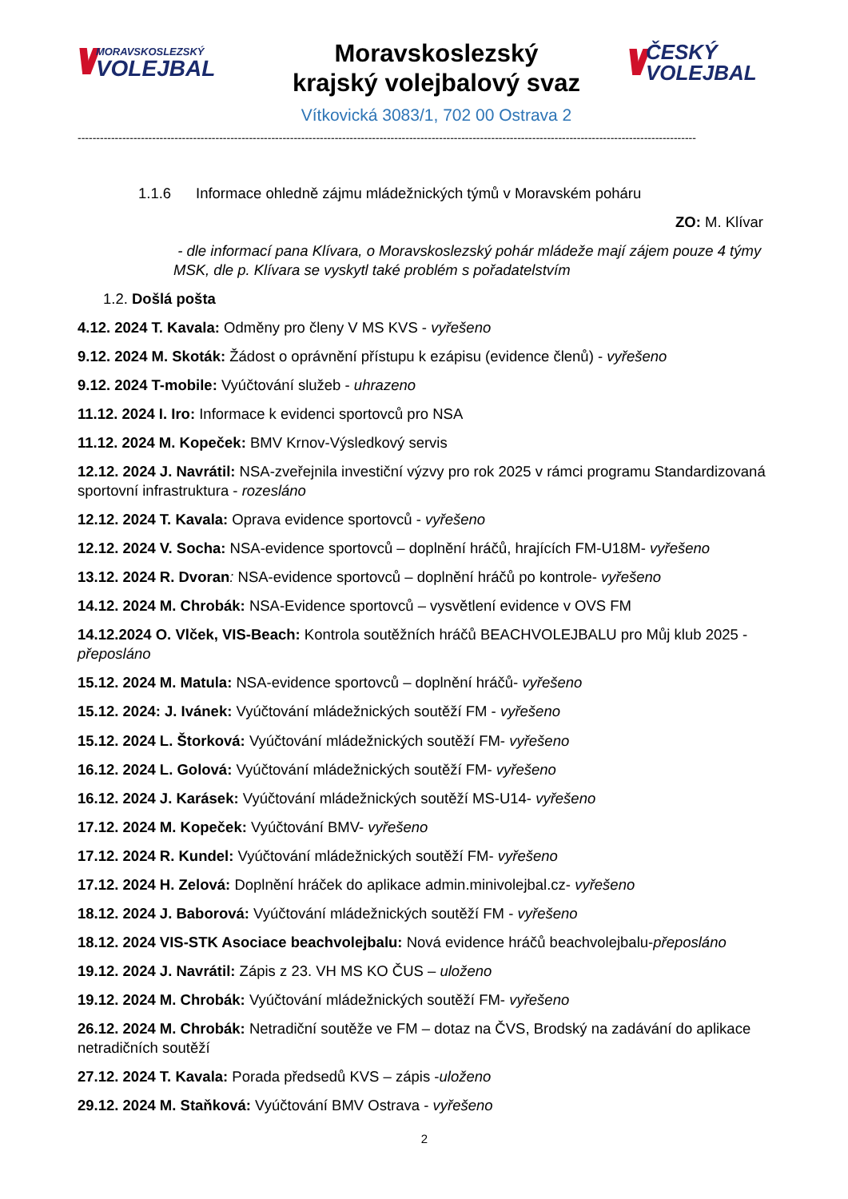\\// MORAVSKOSLEZSKÝ
VOLEJBAL
Moravskoslezský
krajský volejbalový svaz
Vítkovická 3083/1, 702 00 Ostrava 2
\\// ČESKÝ
VOLEJBAL
----------------------------------------------------------------------------------------------------------------------------------------------------------------------
1.1.6 Informace ohledně zájmu mládežnických týmů v Moravském poháru
ZO: M. Klívar
- dle informací pana Klívara, o Moravskoslezský pohár mládeže mají zájem pouze 4 týmy MSK, dle p. Klívara se vyskytl také problém s pořadatelstvím
1.2. Došlá pošta
4.12. 2024 T. Kavala: Odměny pro členy V MS KVS - vyřešeno
9.12. 2024 M. Skoták: Žádost o oprávnění přístupu k ezápisu (evidence členů) - vyřešeno
9.12. 2024 T-mobile: Vyúčtování služeb - uhrazeno
11.12. 2024 I. Iro: Informace k evidenci sportovců pro NSA
11.12. 2024 M. Kopeček: BMV Krnov-Výsledkový servis
12.12. 2024 J. Navrátil: NSA-zveřejnila investiční výzvy pro rok 2025 v rámci programu Standardizovaná sportovní infrastruktura - rozesláno
12.12. 2024 T. Kavala: Oprava evidence sportovců - vyřešeno
12.12. 2024 V. Socha: NSA-evidence sportovců – doplnění hráčů, hrajících FM-U18M- vyřešeno
13.12. 2024 R. Dvoran: NSA-evidence sportovců – doplnění hráčů po kontrole- vyřešeno
14.12. 2024 M. Chrobák: NSA-Evidence sportovců – vysvětlení evidence v OVS FM
14.12.2024 O. Vlček, VIS-Beach: Kontrola soutěžních hráčů BEACHVOLEJBALU pro Můj klub 2025 - přeposláno
15.12. 2024 M. Matula: NSA-evidence sportovců – doplnění hráčů- vyřešeno
15.12. 2024: J. Ivánek: Vyúčtování mládežnických soutěží FM - vyřešeno
15.12. 2024 L. Štorková: Vyúčtování mládežnických soutěží FM- vyřešeno
16.12. 2024 L. Golová: Vyúčtování mládežnických soutěží FM- vyřešeno
16.12. 2024 J. Karásek: Vyúčtování mládežnických soutěží MS-U14- vyřešeno
17.12. 2024 M. Kopeček: Vyúčtování BMV- vyřešeno
17.12. 2024 R. Kundel: Vyúčtování mládežnických soutěží FM- vyřešeno
17.12. 2024 H. Zelová: Doplnění hráček do aplikace admin.minivolejbal.cz- vyřešeno
18.12. 2024 J. Baborová: Vyúčtování mládežnických soutěží FM - vyřešeno
18.12. 2024 VIS-STK Asociace beachvolejbalu: Nová evidence hráčů beachvolejbalu-přeposláno
19.12. 2024 J. Navrátil: Zápis z 23. VH MS KO ČUS – uloženo
19.12. 2024 M. Chrobák: Vyúčtování mládežnických soutěží FM- vyřešeno
26.12. 2024 M. Chrobák: Netradiční soutěže ve FM – dotaz na ČVS, Brodský na zadávání do aplikace netradičních soutěží
27.12. 2024 T. Kavala: Porada předsedů KVS – zápis -uloženo
29.12. 2024 M. Staňková: Vyúčtování BMV Ostrava - vyřešeno
2